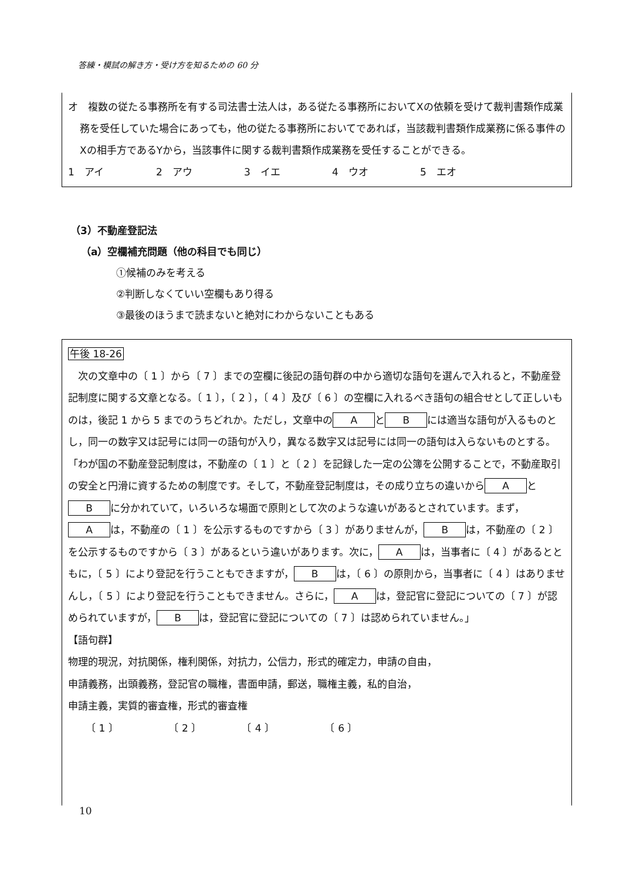答練・模試の解き方・受け方を知るための 60 分
オ　複数の従たる事務所を有する司法書士法人は，ある従たる事務所においてXの依頼を受けて裁判書類作成業務を受任していた場合にあっても，他の従たる事務所においてであれば，当該裁判書類作成業務に係る事件のXの相手方であるYから，当該事件に関する裁判書類作成業務を受任することができる。
1　アイ 2　アウ 3　イエ 4　ウオ 5　エオ
（3）不動産登記法
（a）空欄補充問題（他の科目でも同じ）
①候補のみを考える
②判断しなくていい空欄もあり得る
③最後のほうまで読まないと絶対にわからないこともある
午後 18-26
　次の文章中の〔 1 〕から〔 7 〕までの空欄に後記の語句群の中から適切な語句を選んで入れると，不動産登記制度に関する文章となる。〔 1 〕，〔 2 〕，〔 4 〕及び〔 6 〕の空欄に入れるべき語句の組合せとして正しいものは，後記 1 から 5 までのうちどれか。ただし，文章中の A と B には適当な語句が入るものとし，同一の数字又は記号には同一の語句が入り，異なる数字又は記号には同一の語句は入らないものとする。
「わが国の不動産登記制度は，不動産の〔 1 〕と〔 2 〕を記録した一定の公簿を公開することで，不動産取引の安全と円滑に資するための制度です。そして，不動産登記制度は，その成り立ちの違いから A と B に分かれていて，いろいろな場面で原則として次のような違いがあるとされています。まず， A は，不動産の〔 1 〕を公示するものですから〔 3 〕がありませんが， B は，不動産の〔 2 〕を公示するものですから〔 3 〕があるという違いがあります。次に， A は，当事者に〔 4 〕があるとともに，〔 5 〕により登記を行うこともできますが， B は，〔 6 〕の原則から，当事者に〔 4 〕はありませんし，〔 5 〕により登記を行うこともできません。さらに， A は，登記官に登記についての〔 7 〕が認められていますが， B は，登記官に登記についての〔 7 〕は認められていません。」
【語句群】
物理的現況，対抗関係，権利関係，対抗力，公信力，形式的確定力，申請の自由，
申請義務，出頭義務，登記官の職権，書面申請，郵送，職権主義，私的自治，
申請主義，実質的審査権，形式的審査権
〔 1 〕　　　　　　〔 2 〕　　　　　〔 4 〕　　　　　　〔 6 〕
10